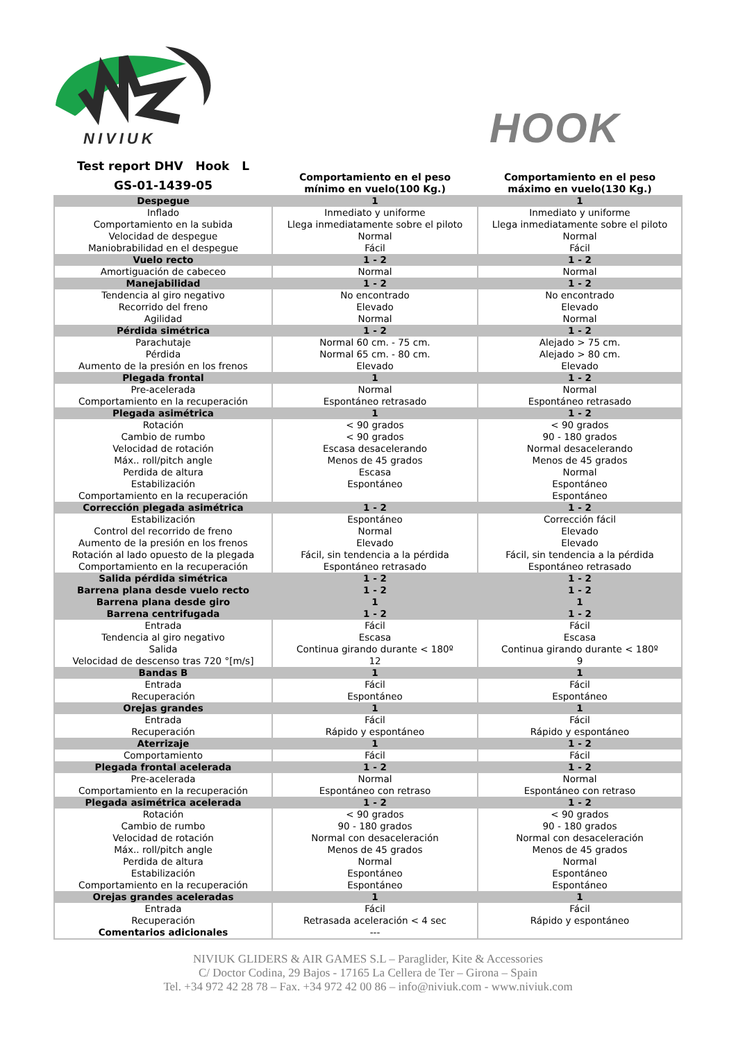NIVIUK
HOOK
| Test report DHV Hook L GS-01-1439-05 | Comportamiento en el peso mínimo en vuelo(100 Kg.) | Comportamiento en el peso máximo en vuelo(130 Kg.) |
| Despegue | 1 | 1 |
| Inflado Comportamiento en la subida Velocidad de despegue Maniobrabilidad en el despegue | Inmediato y uniforme Llega inmediatamente sobre el piloto Normal Fácil | Inmediato y uniforme Llega inmediatamente sobre el piloto Normal Fácil |
| Vuelo recto | 1 - 2 | 1 - 2 |
| Amortiguación de cabeceo | Normal | Normal |
| Manejabilidad | 1 - 2 | 1 - 2 |
| Tendencia al giro negativo Recorrido del freno Agilidad | No encontrado Elevado Normal | No encontrado Elevado Normal |
| Pérdida simétrica | 1 - 2 | 1 - 2 |
| Parachutaje Pérdida Aumento de la presión en los frenos | Normal 60 cm. - 75 cm. Normal 65 cm. - 80 cm. Elevado | Alejado > 75 cm. Alejado > 80 cm. Elevado |
| Plegada frontal | 1 | 1 - 2 |
| Pre-acelerada Comportamiento en la recuperación | Normal Espontáneo retrasado | Normal Espontáneo retrasado |
| Plegada asimétrica | 1 | 1 - 2 |
| Rotación Cambio de rumbo Velocidad de rotación Máx.. roll/pitch angle Perdida de altura Estabilización Comportamiento en la recuperación | < 90 grados < 90 grados Escasa desacelerando Menos de 45 grados Escasa Espontáneo | < 90 grados 90 - 180 grados Normal desacelerando Menos de 45 grados Normal Espontáneo Espontáneo |
| Corrección plegada asimétrica | 1 - 2 | 1 - 2 |
| Estabilización Control del recorrido de freno Aumento de la presión en los frenos Rotación al lado opuesto de la plegada Comportamiento en la recuperación | Espontáneo Normal Elevado Fácil, sin tendencia a la pérdida Espontáneo retrasado | Corrección fácil Elevado Elevado Fácil, sin tendencia a la pérdida Espontáneo retrasado |
| Salida pérdida simétrica | 1 - 2 | 1 - 2 |
| Barrena plana desde vuelo recto | 1 - 2 | 1 - 2 |
| Barrena plana desde giro | 1 | 1 |
| Barrena centrifugada | 1 - 2 | 1 - 2 |
| Entrada Tendencia al giro negativo Salida Velocidad de descenso tras 720 °[m/s] | Fácil Escasa Continua girando durante < 180º 12 | Fácil Escasa Continua girando durante < 180º 9 |
| Bandas B | 1 | 1 |
| Entrada Recuperación | Fácil Espontáneo | Fácil Espontáneo |
| Orejas grandes | 1 | 1 |
| Entrada Recuperación | Fácil Rápido y espontáneo | Fácil Rápido y espontáneo |
| Aterrizaje | 1 | 1 - 2 |
| Comportamiento | Fácil | Fácil |
| Plegada frontal acelerada | 1 - 2 | 1 - 2 |
| Pre-acelerada Comportamiento en la recuperación | Normal Espontáneo con retraso | Normal Espontáneo con retraso |
| Plegada asimétrica acelerada | 1 - 2 | 1 - 2 |
| Rotación Cambio de rumbo Velocidad de rotación Máx.. roll/pitch angle Perdida de altura Estabilización Comportamiento en la recuperación | < 90 grados 90 - 180 grados Normal con desaceleración Menos de 45 grados Normal Espontáneo Espontáneo | < 90 grados 90 - 180 grados Normal con desaceleración Menos de 45 grados Normal Espontáneo Espontáneo |
| Orejas grandes aceleradas | 1 | 1 |
| Entrada Recuperación Comentarios adicionales | Fácil Retrasada aceleración < 4 sec --- | Fácil Rápido y espontáneo |
NIVIUK GLIDERS & AIR GAMES S.L – Paraglider, Kite & Accessories
C/ Doctor Codina, 29 Bajos - 17165 La Cellera de Ter – Girona – Spain
Tel. +34 972 42 28 78 – Fax. +34 972 42 00 86 – info@niviuk.com - www.niviuk.com